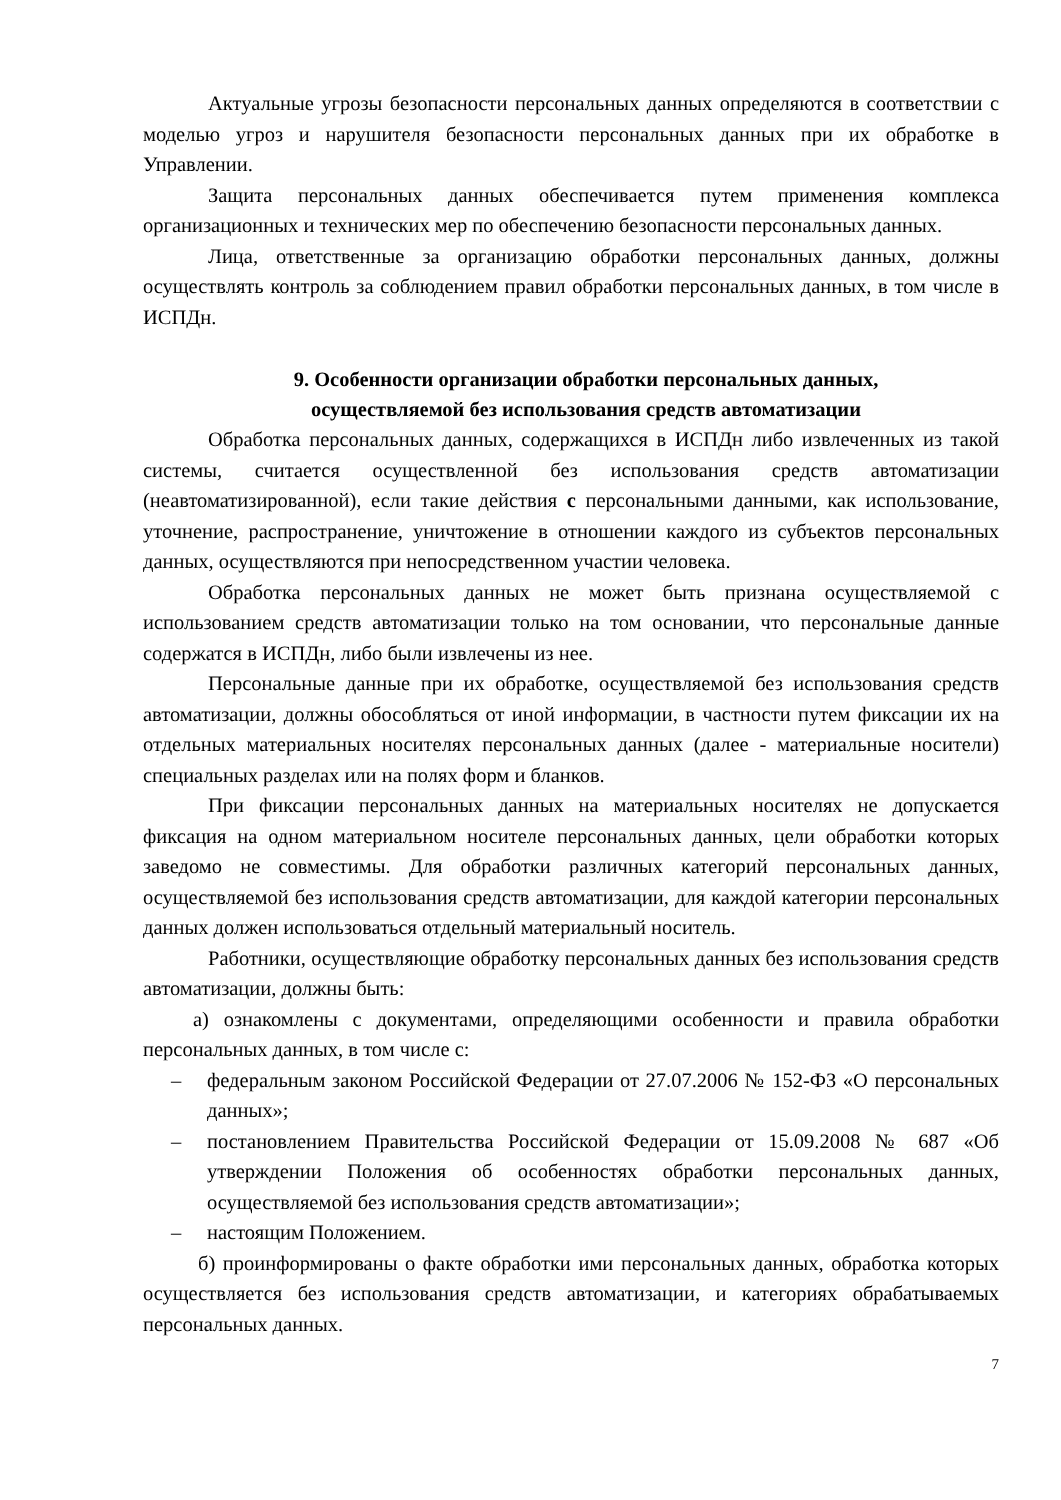Актуальные угрозы безопасности персональных данных определяются в соответствии с моделью угроз и нарушителя безопасности персональных данных при их обработке в Управлении.
Защита персональных данных обеспечивается путем применения комплекса организационных и технических мер по обеспечению безопасности персональных данных.
Лица, ответственные за организацию обработки персональных данных, должны осуществлять контроль за соблюдением правил обработки персональных данных, в том числе в ИСПДн.
9. Особенности организации обработки персональных данных,
осуществляемой без использования средств автоматизации
Обработка персональных данных, содержащихся в ИСПДн либо извлеченных из такой системы, считается осуществленной без использования средств автоматизации (неавтоматизированной), если такие действия с персональными данными, как использование, уточнение, распространение, уничтожение в отношении каждого из субъектов персональных данных, осуществляются при непосредственном участии человека.
Обработка персональных данных не может быть признана осуществляемой с использованием средств автоматизации только на том основании, что персональные данные содержатся в ИСПДн, либо были извлечены из нее.
Персональные данные при их обработке, осуществляемой без использования средств автоматизации, должны обособляться от иной информации, в частности путем фиксации их на отдельных материальных носителях персональных данных (далее - материальные носители) специальных разделах или на полях форм и бланков.
При фиксации персональных данных на материальных носителях не допускается фиксация на одном материальном носителе персональных данных, цели обработки которых заведомо не совместимы. Для обработки различных категорий персональных данных, осуществляемой без использования средств автоматизации, для каждой категории персональных данных должен использоваться отдельный материальный носитель.
Работники, осуществляющие обработку персональных данных без использования средств автоматизации, должны быть:
а) ознакомлены с документами, определяющими особенности и правила обработки персональных данных, в том числе с:
– федеральным законом Российской Федерации от 27.07.2006 № 152-ФЗ «О персональных данных»;
– постановлением Правительства Российской Федерации от 15.09.2008 № 687 «Об утверждении Положения об особенностях обработки персональных данных, осуществляемой без использования средств автоматизации»;
– настоящим Положением.
б) проинформированы о факте обработки ими персональных данных, обработка которых осуществляется без использования средств автоматизации, и категориях обрабатываемых персональных данных.
7